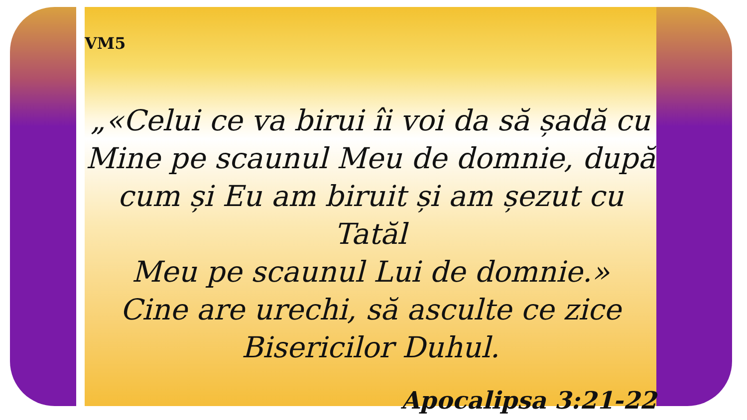VM5
„«Celui ce va birui îi voi da să șadă cu
Mine pe scaunul Meu de domnie, după
cum și Eu am biruit și am șezut cu Tatăl
Meu pe scaunul Lui de domnie.»
Cine are urechi, să asculte ce zice
Bisericilor Duhul.
Apocalipsa 3:21-22